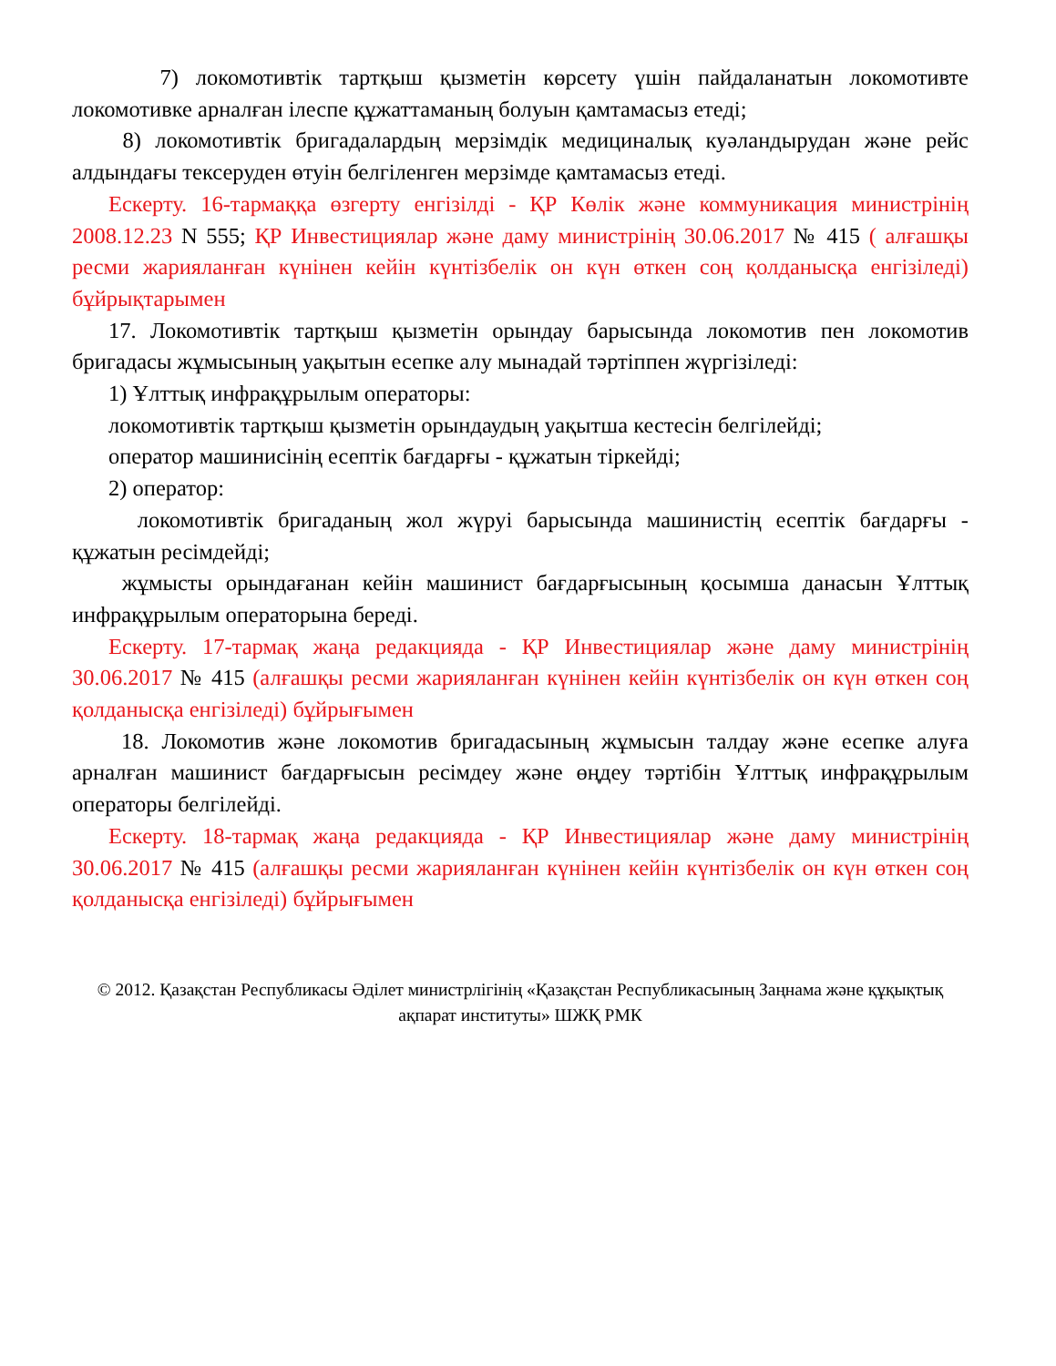7) локомотивтік тартқыш қызметін көрсету үшін пайдаланатын локомотивте локомотивке арналған ілеспе құжаттаманың болуын қамтамасыз етеді;
8) локомотивтік бригадалардың мерзімдік медициналық куәландырудан және рейс алдындағы тексеруден өтуін белгіленген мерзімде қамтамасыз етеді.
Ескерту. 16-тармаққа өзгерту енгізілді - ҚР Көлік және коммуникация министрінің 2008.12.23 N 555; ҚР Инвестициялар және даму министрінің 30.06.2017 № 415 ( алғашқы ресми жарияланған күнінен кейін күнтізбелік он күн өткен соң қолданысқа енгізіледі) бұйрықтарымен
17. Локомотивтік тартқыш қызметін орындау барысында локомотив пен локомотив бригадасы жұмысының уақытын есепке алу мынадай тәртіппен жүргізіледі:
1) Ұлттық инфрақұрылым операторы:
локомотивтік тартқыш қызметін орындаудың уақытша кестесін белгілейді;
оператор машинисінің есептік бағдарғы - құжатын тіркейді;
2) оператор:
локомотивтік бригаданың жол жүруі барысында машинистің есептік бағдарғы - құжатын ресімдейді;
жұмысты орындағанан кейін машинист бағдарғысының қосымша данасын Ұлттық инфрақұрылым операторына береді.
Ескерту. 17-тармақ жаңа редакцияда - ҚР Инвестициялар және даму министрінің 30.06.2017 № 415 (алғашқы ресми жарияланған күнінен кейін күнтізбелік он күн өткен соң қолданысқа енгізіледі) бұйрығымен
18. Локомотив және локомотив бригадасының жұмысын талдау және есепке алуға арналған машинист бағдарғысын ресімдеу және өңдеу тәртібін Ұлттық инфрақұрылым операторы белгілейді.
Ескерту. 18-тармақ жаңа редакцияда - ҚР Инвестициялар және даму министрінің 30.06.2017 № 415 (алғашқы ресми жарияланған күнінен кейін күнтізбелік он күн өткен соң қолданысқа енгізіледі) бұйрығымен
© 2012. Қазақстан Республикасы Әділет министрлігінің «Қазақстан Республикасының Заңнама және құқықтық ақпарат институты» ШЖҚ РМК